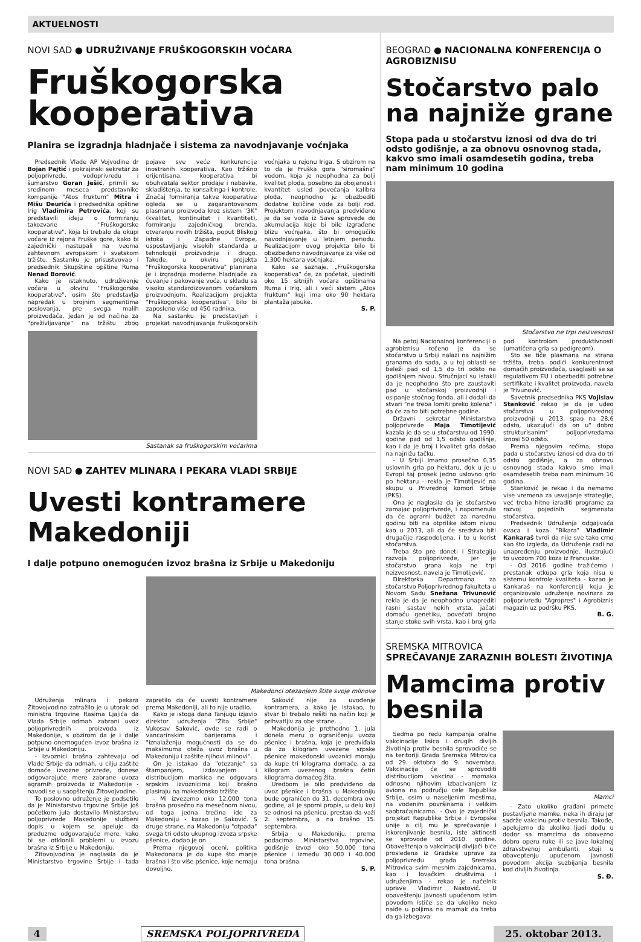AKTUELNOSTI
NOVI SAD ● UDRUŽIVANJE FRUŠKOGORSKIH VOĆARA
Fruškogorska kooperativa
Planira se izgradnja hladnjače i sistema za navodnjavanje voćnjaka
Predsednik Vlade AP Vojvodine dr Bojan Pajtić i pokrajinski sekretar za poljoprivredu, vodoprivredu i šumarstvo Goran Ješić, primili su sredinom meseca predstavnike kompanije "Atos fruktum" Mitra i Mišu Deurića i predsednika opštine Irig Vladimira Petrovića, koji su predstavili ideju o formiranju takozvane "Fruškogorske kooperative", koja bi trebalo da okupi voćare iz rejona Fruške gore, kako bi zajednički nastupali na veoma zahtevnom evropskom i svetskom tržištu. Sastanku je prisustvovao i predsednik Skupštine opštine Ruma Nenad Borović.
Kako je istaknuto, udruživanje voćara u okviru "Fruškogorske kooperative", osim što predstavlja napredak u brojnim segmentima poslovanja, pre svega malih proizvođača, jedan je od načina za "preživljavanje" na tržištu zbog pojave sve veće konkurencije inostranih kooperativa. Kao tržišno orijentisana, kooperativa bi obuhvatala sektor prodaje i nabavke, skladištenja, te konsaltinga i kontrole. Značaj formiranja takve kooperative ogleda se u zagarantovanom plasmanu proizvoda kroz sistem "3K" (kvalitet, kontinuitet i kvantitet), formiranju zajedničkog brenda, otvaranju novih tržišta, poput Bliskog istoka i Zapadne Evrope, uspostavljanju visokih standarda u tehnologiji proizvodnje i drugo. Takođe, u okviru projekta "Fruškogorska kooperativa" planirana je i izgradnja moderne hladnjače za čuvanje i pakovanje voća, u skladu sa visoko standardizovanom voćarskom proizvodnjom. Realizacijom projekta "Fruškogorska kooperativa", bilo bi zaposleno više od 450 radnika.
Na sastanku je predstavljen i projekat navodnjavanja fruškogorskih voćnjaka u rejonu Iriga. S obzirom na to da je Fruška gora "siromašna" vodom, koja je neophodna za bolji kvalitet ploda, posebno za obojenost i kvantitet usled povećanja kalibra ploda, neophodno je obezbediti dodatne količine vode za bolji rod. Projektom navodnjavanja predviđeno je da se voda iz Save sprovede do akumulacija koje bi bile izgrađene blizu voćnjaka, što bi omogućilo navodnjavanje u letnjem periodu. Realizacijom ovog projekta bilo bi obezbeđeno navodnjavanje za više od 1.300 hektara voćnjaka.
Kako se saznaje, „Fruškogorska kooperativa“ će, za početak, ujediniti oko 15 sitnijih voćara opštinama Ruma i Irig. ali i veći sistem „Atos fruktum“ koji ima oko 90 hektara plantaža jabuke.
S. P.
Sastanak sa fruškogorskim voćarima
NOVI SAD ● ZAHTEV MLINARA I PEKARA VLADI SRBIJE
Uvesti kontramere Makedoniji
I dalje potpuno onemogućen izvoz brašna iz Srbije u Makedoniju
Makedonci otezanjem štite svoje mlinove
Udruženja mlinara i pekara Žitovojvodina zatražilo je u utorak od ministra trgovine Rasima Ljajića da Vlada Srbije odmah zabrani uvoz poljoprivrednih proizvoda iz Makedonije, s obzirom da je i dalje potpuno onemogućen izvoz brašna iz Srbije u Makedoniju.
- Izvoznici brašna zahtevaju od Vlade Srbije da odmah, u cilju zaštite domaće izvozne privrede, donese odgovarajuće mere zabrane uvoza agrarnih proizvoda iz Makedonije - navodi se u saopštenju Žitovojvodine.
To poslovno udruženje je podsetilo da je Ministarstvo trgovine Srbije još početkom jula dostavilo Ministarstvu poljoprivrede Makedonije službeni dopis u kojem se apeluje da preduzme odgovarajuće mere, kako bi se otklonili problemi u izvozu brašna iz Srbije u Makedoniju.
Žitovojvodina je naglasila da je Ministarstvo trgovine Srbije i tada zapretilo da će uvesti kontramere prema Makedoniji, ali to nije uradilo.
Kako je istoga dana Tanjugu izjavio direktor udruženja "Žita Srbije" Vukosav Saković, ovde se radi o vancarinskim barijerama i "iznalaženju mogućnosti da se do maksimuma oteža uvoz brašna u Makedoniju i zaštite njihovi mlinovi".
On je istakao da "otezanje" sa štampanjem, izdavanjem i distribucijom markica ne odgovara srpskim izvoznicima koji brašno plasiraju na makedonsko tržište.
- Mi izvezemo oko 12.000 tona brašna prosečno na mesečnom nivou, od toga jedna trećina ide za Makedoniju - kazao je Saković. S druge strane, na Makedoniju "otpada" svega tri odsto ukupnog izvoza srpske pšenice, dodao je on.
Prema njegovoj oceni, politika Makedonaca je da kupe što manje brašna i što više pšenice, koje nemaju dovoljno.
Saković nije za uvođenje kontramera, a kako je istakao, tu stvar bi trebalo rešiti na način koji je prihvatljiv za obe strane.
Makedonija je prethodno 1. jula donela meru o ograničenju uvoza pšenice i brašna, koja je predviđala da za kilogram uvezene srpske pšenice makedonski uvoznici moraju da kupe tri kilograma domaće, a za kilogram uvezenog brašna četiri kilograma domaćeg žita.
Uredbom je bilo predviđeno da uvoz pšenice i brašna u Makedoniju bude ograničen do 31. decembra ove godine, ali je sporni propis, u delu koji se odnosi na pšenicu, prestao da važi 2. septembra, a na brašno 15. septembra.
Srbija u Makedoniju, prema podacima Ministarstva trgovine, godišnje izvozi oko 50.000 tona pšenice i između 30.000 i 40.000 tona brašna.
S. P.
BEOGRAD ● NACIONALNA KONFERENCIJA O AGROBIZNISU
Stočarstvo palo na najniže grane
Stopa pada u stočarstvu iznosi od dva do tri odsto godišnje, a za obnovu osnovnog stada, kakvo smo imali osamdesetih godina, treba nam minimum 10 godina
Stočarstvo ne trpi neizvesnost
Na petoj Nacionalnoj konferenciji o agrobiznisu rečeno je da se stočarstvo u Srbiji nalazi na najnižim granama do sada, a u toj oblasti se beleži pad od 1,5 do tri odsto na godišnjem nivou. Stručnjaci su istakli da je neophodno što pre zaustaviti pad u stočarskoj proizvodnji i osipanje stočnog fonda, ali i dodali da stvari "ne treba lomiti preko kolena" i da će za to biti potrebne godine.
Državni sekretar Ministarstva poljoprivrede Maja Timotijević kazala je da se u stočarstvu od 1990. godine pad od 1,5 odsto godišnje, kao i da je broj i kvalitet grla došao na najnižu tačku.
- U Srbiji imamo prosečno 0,35 uslovnih grla po hektaru, dok u je u Evropi taj prosek jedno uslovno grlo po hektaru - rekla je Timotijević na skupu u Privrednoj komori Srbije (PKS).
Ona je naglasila da je stočarstvo zamajac poljoprivrede, i napomenula da će agrarni budžet za narednu godinu biti na otprilike istom nivou kao u 2013, ali da će sredstva biti drugačije raspodeljena, i to u korist stočarstva.
Treba što pre doneti i Strategiju razvoja poljoprivrede, jer je stočarstvo grana koja ne trpi neizvesnost, navela je Timotijević.
Direktorka Departmana za stočarstvo Poljoprivrednog fakulteta u Novom Sadu Snežana Trivunović rekla je da je neophodno unaprediti rasni sastav nekih vrsta, jačati domaću genetiku, povećati brojno stanje stoke svih vrsta, kao i broj grla pod kontrolom produktivnosti (umatičena grla sa pedigreom).
Što se tiče plasmana na strana tržišta, treba podići konkurentnost domaćih proizvođača, usaglasiti se sa regulativom EU i obezbediti potrebne sertifikate i kvalitet proizvoda, navela je Trivunović.
Savetnik predsednika PKS Vojislav Stanković rekao je da je udeo stočarstva u poljoprivrednoj proizvodnji u 2013. spao na 28,6 odsto, ukazujući da on u" dobro strukturisanim" poljoprivredama iznosi 50 odsto.
Prema njegovim rečima, stopa pada u stočarstvu iznosi od dva do tri odsto godišnje, a za obnovu osnovnog stada kakvo smo imali osamdesetih treba nam minimum 10 godina.
Stanković je rekao i da nemamo vise vremena za usvajanje strategije, već treba hitno izraditi programe za razvoj pojedinih segmenata stočarstva.
Predsednik Udruženja odgajivača ovaca i koza "Bikara" Vladimir Kankaraš tvrdi da nije sve tako crno kao što izgleda, da Udruženje radi na unapređenju proizvodnje, ilustrujući to uvozom 700 koza iz Francuske.
- Od 2016. godine tražićemo i prestanak otkupa grla koja nisu u sistemu kontrole kvaliteta - kazao je Kankaraš na konferenciji koju je organizovalo udruženje novinara za poljoprivredu "Agropres" i Agrobiznis magazin uz podršku PKS.
B. G.
SREMSKA MITROVICA
SPREČAVANJE ZARAZNIH BOLESTI ŽIVOTINJA
Mamcima protiv besnila
Sedma po redu kampanja oralne vakcinacije lisica i drugih divljih životinja protiv besnila sprovodiće se na teritoriji Grada Sremska Mitrovica od 29. oktobra do 9. novembra. Vakcinacija će se sprovoditi distribucijom vakcina - mamaka odnosno njihovim izbacivanjem iz aviona na području cele Republike Srbije, osim u naseljenim mestima, na vodenim površinama i velikim saobraćajnicama. - Ovo je zajednički projekat Republike Srbije i Evropske unije a cilj mu je sprečavanje i iskorenjivanje besnila, iste aktinosti se sprovode od 2010. godine. Obaveštenja o vakcinaciji divljači biće prosleđena iz Gradske uprave za poljoprivredu grada Sremska Mitrovica svim mesnim zajednicama, kao i lovačkim društvima i udruženjima - rekao je načelnik uprave Vladimir Nastović. U obaveštenju javnosti upućenom istim povodom ističe se da ukoliko neko naiđe u poljima na mamak da treba da ga izbegava:
Mamci
- Zato ukoliko građani primete postavljene mamke, neka ih diraju jer sadrže vakcinu protiv besnila. Takođe, apelujemo da ukoliko ljudi dođu u dodor sa mamcima da obavezno dobro operu ruke ili se jave lokalnoj zdravstvenoj ambulanti, stoji u obaveptenju upućenom javnosti povodom akcija suzbijanja besnila kod divljih životinja.
S. Đ.
4 SREMSKA POLJOPRIVREDA 25. oktobar 2013.